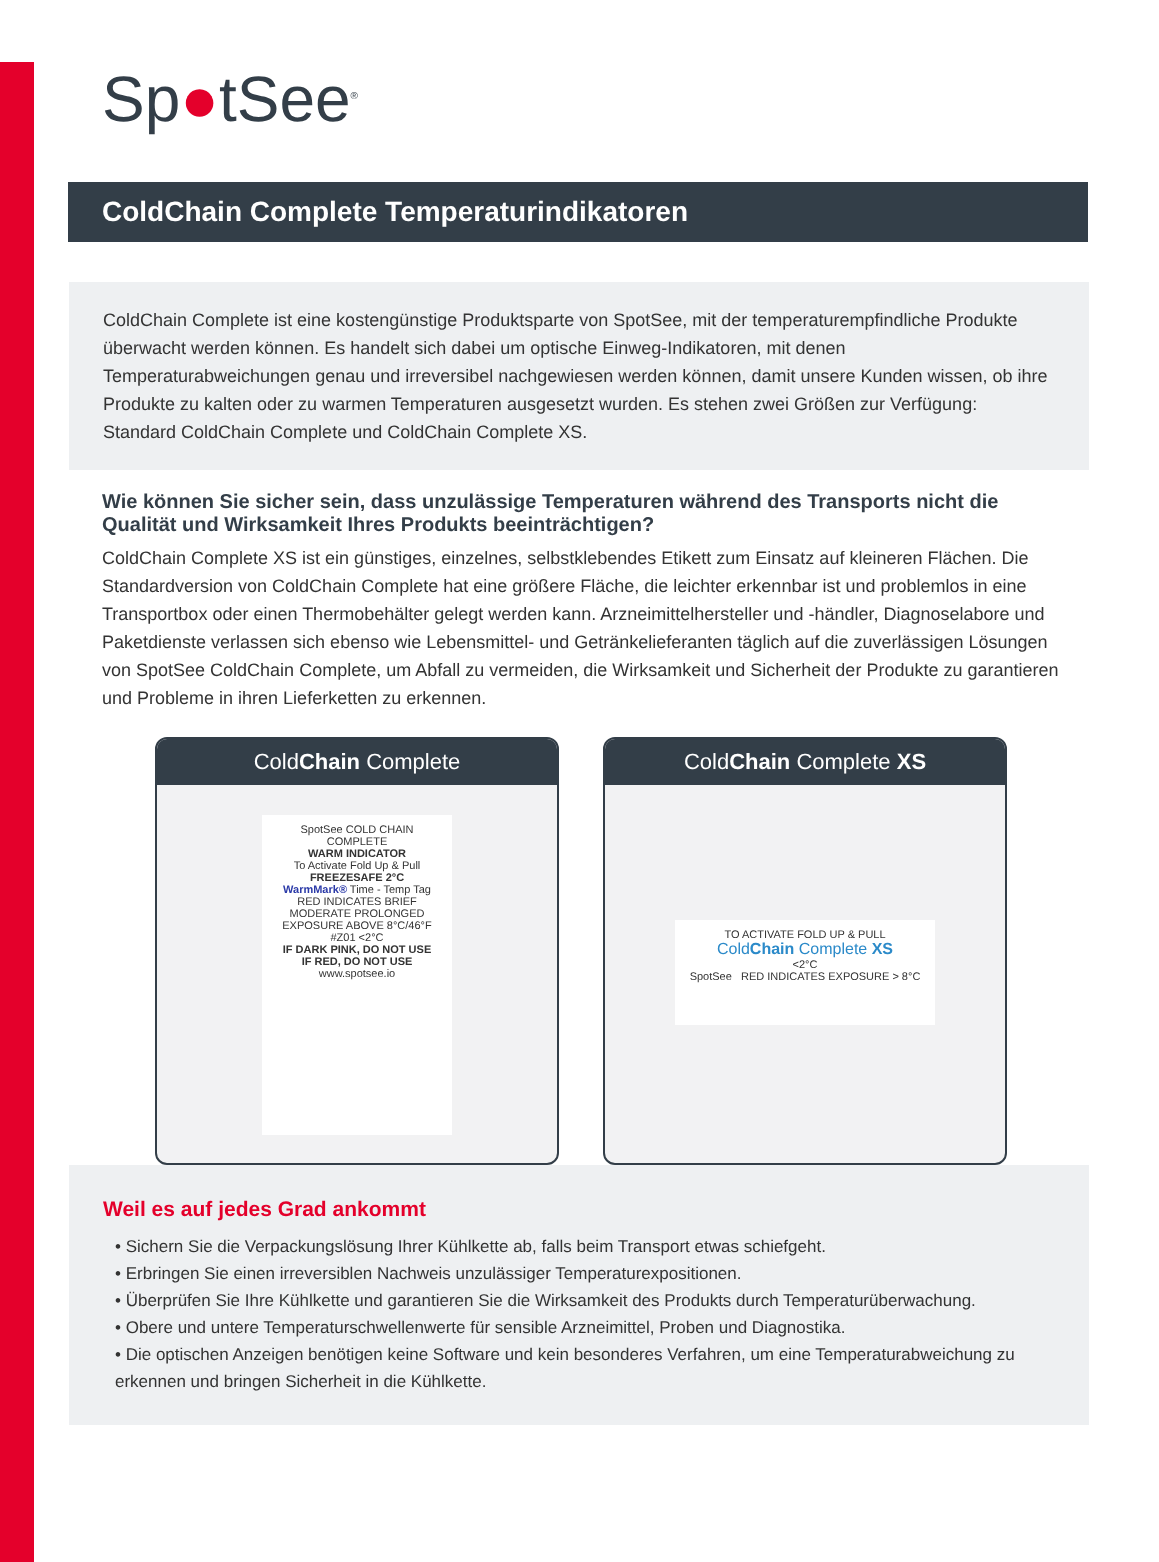Sp●tSee<sup>®</sup>
ColdChain Complete Temperaturindikatoren
ColdChain Complete ist eine kostengünstige Produktsparte von SpotSee, mit der temperaturempfindliche Produkte überwacht werden können. Es handelt sich dabei um optische Einweg-Indikatoren, mit denen Temperaturabweichungen genau und irreversibel nachgewiesen werden können, damit unsere Kunden wissen, ob ihre Produkte zu kalten oder zu warmen Temperaturen ausgesetzt wurden. Es stehen zwei Größen zur Verfügung: Standard ColdChain Complete und ColdChain Complete XS.
Wie können Sie sicher sein, dass unzulässige Temperaturen während des Transports nicht die Qualität und Wirksamkeit Ihres Produkts beeinträchtigen?
ColdChain Complete XS ist ein günstiges, einzelnes, selbstklebendes Etikett zum Einsatz auf kleineren Flächen. Die Standardversion von ColdChain Complete hat eine größere Fläche, die leichter erkennbar ist und problemlos in eine Transportbox oder einen Thermobehälter gelegt werden kann. Arzneimittelhersteller und -händler, Diagnoselabore und Paketdienste verlassen sich ebenso wie Lebensmittel- und Getränkelieferanten täglich auf die zuverlässigen Lösungen von SpotSee ColdChain Complete, um Abfall zu vermeiden, die Wirksamkeit und Sicherheit der Produkte zu garantieren und Probleme in ihren Lieferketten zu erkennen.
ColdChain Complete
SpotSee COLD CHAIN COMPLETE
WARM INDICATOR
To Activate Fold Up & Pull
FREEZESAFE 2°C
WarmMark® Time - Temp Tag
RED INDICATES BRIEF MODERATE PROLONGED
EXPOSURE ABOVE 8°C/46°F
#Z01 <2°C
IF DARK PINK, DO NOT USE
IF RED, DO NOT USE
www.spotsee.io
ColdChain Complete XS
TO ACTIVATE FOLD UP & PULL
ColdChain Complete XS
<2°C
SpotSee RED INDICATES EXPOSURE > 8°C
Weil es auf jedes Grad ankommt
• Sichern Sie die Verpackungslösung Ihrer Kühlkette ab, falls beim Transport etwas schiefgeht.
• Erbringen Sie einen irreversiblen Nachweis unzulässiger Temperaturexpositionen.
• Überprüfen Sie Ihre Kühlkette und garantieren Sie die Wirksamkeit des Produkts durch Temperaturüberwachung.
• Obere und untere Temperaturschwellenwerte für sensible Arzneimittel, Proben und Diagnostika.
• Die optischen Anzeigen benötigen keine Software und kein besonderes Verfahren, um eine Temperaturabweichung zu erkennen und bringen Sicherheit in die Kühlkette.